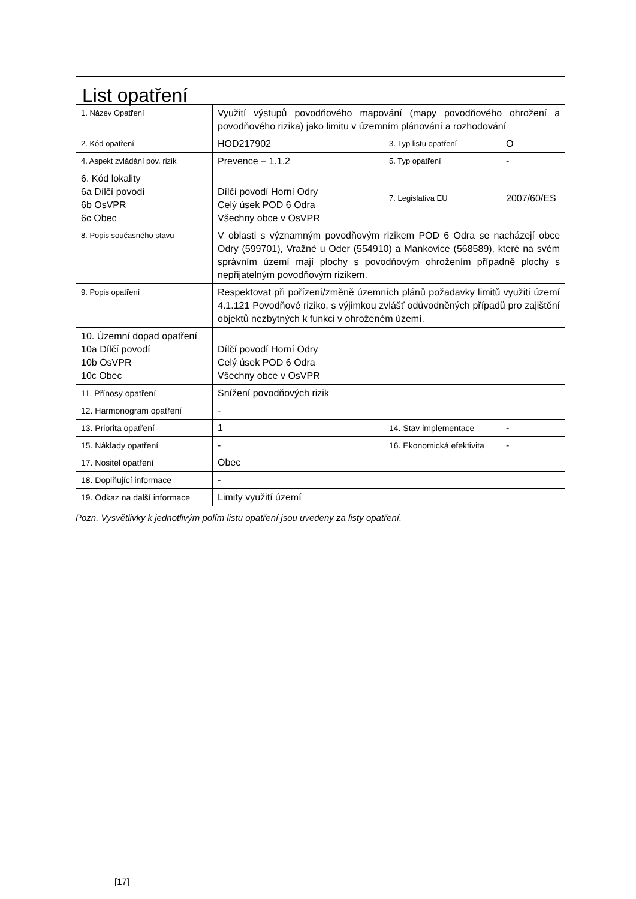| List opatření | | | |
| 1. Název Opatření | Využití výstupů povodňového mapování (mapy povodňového ohrožení a povodňového rizika) jako limitu v územním plánování a rozhodování | | |
| 2. Kód opatření | HOD217902 | 3. Typ listu opatření | O |
| 4. Aspekt zvládání pov. rizik | Prevence – 1.1.2 | 5. Typ opatření | - |
| 6. Kód lokality 6a Dílčí povodí 6b OsVPR 6c Obec | Dílčí povodí Horní Odry Celý úsek POD 6 Odra Všechny obce v OsVPR | 7. Legislativa EU | 2007/60/ES |
| 8. Popis současného stavu | V oblasti s významným povodňovým rizikem POD 6 Odra se nacházejí obce Odry (599701), Vražné u Oder (554910) a Mankovice (568589), které na svém správním území mají plochy s povodňovým ohrožením případně plochy s nepřijatelným povodňovým rizikem. | | |
| 9. Popis opatření | Respektovat při pořízení/změně územních plánů požadavky limitů využití území 4.1.121 Povodňové riziko, s výjimkou zvlášť odůvodněných případů pro zajištění objektů nezbytných k funkci v ohroženém území. | | |
| 10. Územní dopad opatření 10a Dílčí povodí 10b OsVPR 10c Obec | Dílčí povodí Horní Odry Celý úsek POD 6 Odra Všechny obce v OsVPR | | |
| 11. Přínosy opatření | Snížení povodňových rizik | | |
| 12. Harmonogram opatření | - | | |
| 13. Priorita opatření | 1 | 14. Stav implementace | - |
| 15. Náklady opatření | - | 16. Ekonomická efektivita | - |
| 17. Nositel opatření | Obec | | |
| 18. Doplňující informace | - | | |
| 19. Odkaz na další informace | Limity využití území | | |
Pozn. Vysvětlivky k jednotlivým polím listu opatření jsou uvedeny za listy opatření.
[17]